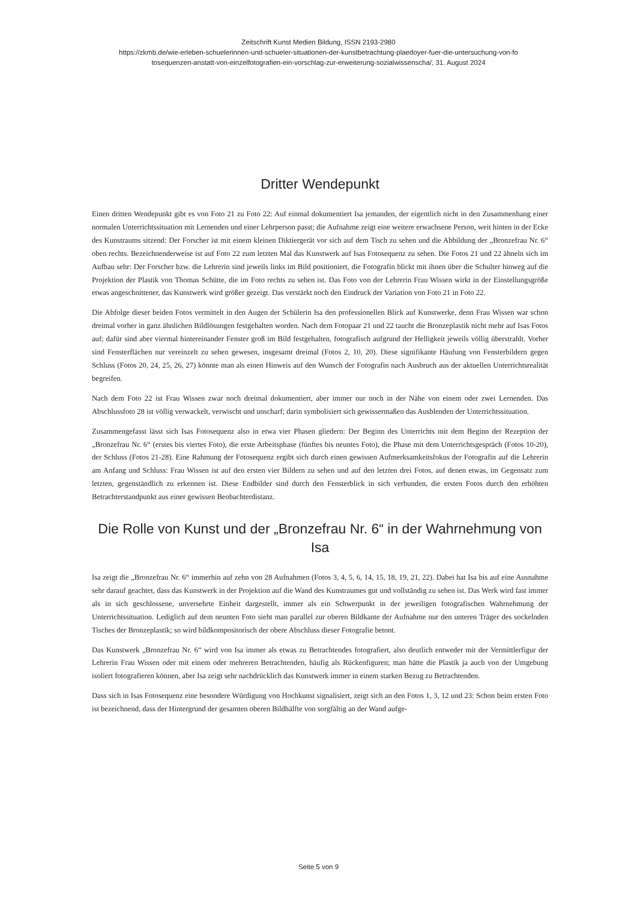Zeitschrift Kunst Medien Bildung, ISSN 2193-2980
https://zkmb.de/wie-erleben-schuelerinnen-und-schueler-situationen-der-kunstbetrachtung-plaedoyer-fuer-die-untersuchung-von-fo
tosequenzen-anstatt-von-einzelfotografien-ein-vorschlag-zur-erweiterung-sozialwissenscha/, 31. August 2024
Dritter Wendepunkt
Einen dritten Wendepunkt gibt es von Foto 21 zu Foto 22: Auf einmal dokumentiert Isa jemanden, der eigentlich nicht in den Zusammenhang einer normalen Unterrichtssituation mit Lernenden und einer Lehrperson passt; die Aufnahme zeigt eine weitere erwachsene Person, weit hinten in der Ecke des Kunstraums sitzend: Der Forscher ist mit einem kleinen Diktiergerät vor sich auf dem Tisch zu sehen und die Abbildung der „Bronzefrau Nr. 6“ oben rechts. Bezeichnenderweise ist auf Foto 22 zum letzten Mal das Kunstwerk auf Isas Fotosequenz zu sehen. Die Fotos 21 und 22 ähneln sich im Aufbau sehr: Der Forscher bzw. die Lehrerin sind jeweils links im Bild positioniert, die Fotografin blickt mit ihnen über die Schulter hinweg auf die Projektion der Plastik von Thomas Schütte, die im Foto rechts zu sehen ist. Das Foto von der Lehrerin Frau Wissen wirkt in der Einstellungsgröße etwas angeschnittener, das Kunstwerk wird größer gezeigt. Das verstärkt noch den Eindruck der Variation von Foto 21 in Foto 22.
Die Abfolge dieser beiden Fotos vermittelt in den Augen der Schülerin Isa den professionellen Blick auf Kunstwerke, denn Frau Wissen war schon dreimal vorher in ganz ähnlichen Bildlösungen festgehalten worden. Nach dem Fotopaar 21 und 22 taucht die Bronzeplastik nicht mehr auf Isas Fotos auf; dafür sind aber viermal hintereinander Fenster groß im Bild festgehalten, fotografisch aufgrund der Helligkeit jeweils völlig überstrahlt. Vorher sind Fensterflächen nur vereinzelt zu sehen gewesen, insgesamt dreimal (Fotos 2, 10, 20). Diese signifikante Häufung von Fensterbildern gegen Schluss (Fotos 20, 24, 25, 26, 27) könnte man als einen Hinweis auf den Wunsch der Fotografin nach Ausbruch aus der aktuellen Unterrichtsrealität begreifen.
Nach dem Foto 22 ist Frau Wissen zwar noch dreimal dokumentiert, aber immer nur noch in der Nähe von einem oder zwei Lernenden. Das Abschlussfoto 28 ist völlig verwackelt, verwischt und unscharf; darin symbolisiert sich gewissermaßen das Ausblenden der Unterrichtssituation.
Zusammengefasst lässt sich Isas Fotosequenz also in etwa vier Phasen gliedern: Der Beginn des Unterrichts mit dem Beginn der Rezeption der „Bronzefrau Nr. 6“ (erstes bis viertes Foto), die erste Arbeitsphase (fünftes bis neuntes Foto), die Phase mit dem Unterrichtsgespräch (Fotos 10-20), der Schluss (Fotos 21-28). Eine Rahmung der Fotosequenz ergibt sich durch einen gewissen Aufmerksamkeitsfokus der Fotografin auf die Lehrerin am Anfang und Schluss: Frau Wissen ist auf den ersten vier Bildern zu sehen und auf den letzten drei Fotos, auf denen etwas, im Gegensatz zum letzten, gegenständlich zu erkennen ist. Diese Endbilder sind durch den Fensterblick in sich verbunden, die ersten Fotos durch den erhöhten Betrachterstandpunkt aus einer gewissen Beobachterdistanz.
Die Rolle von Kunst und der „Bronzefrau Nr. 6“ in der Wahrnehmung von Isa
Isa zeigt die „Bronzefrau Nr. 6“ immerhin auf zehn von 28 Aufnahmen (Fotos 3, 4, 5, 6, 14, 15, 18, 19, 21, 22). Dabei hat Isa bis auf eine Ausnahme sehr darauf geachtet, dass das Kunstwerk in der Projektion auf die Wand des Kunstraumes gut und vollständig zu sehen ist. Das Werk wird fast immer als in sich geschlossene, unversehrte Einheit dargestellt, immer als ein Schwerpunkt in der jeweiligen fotografischen Wahrnehmung der Unterrichtssituation. Lediglich auf dem neunten Foto sieht man parallel zur oberen Bildkante der Aufnahme nur den unteren Träger des sockelnden Tisches der Bronzeplastik; so wird bildkompositorisch der obere Abschluss dieser Fotografie betont.
Das Kunstwerk „Bronzefrau Nr. 6“ wird von Isa immer als etwas zu Betrachtendes fotografiert, also deutlich entweder mit der Vermittlerfigur der Lehrerin Frau Wissen oder mit einem oder mehreren Betrachtenden, häufig als Rückenfiguren; man hätte die Plastik ja auch von der Umgebung isoliert fotografieren können, aber Isa zeigt sehr nachdrücklich das Kunstwerk immer in einem starken Bezug zu Betrachtenden.
Dass sich in Isas Fotosequenz eine besondere Würdigung von Hochkunst signalisiert, zeigt sich an den Fotos 1, 3, 12 und 23: Schon beim ersten Foto ist bezeichnend, dass der Hintergrund der gesamten oberen Bildhälfte von sorgfältig an der Wand aufge-
Seite 5 von 9